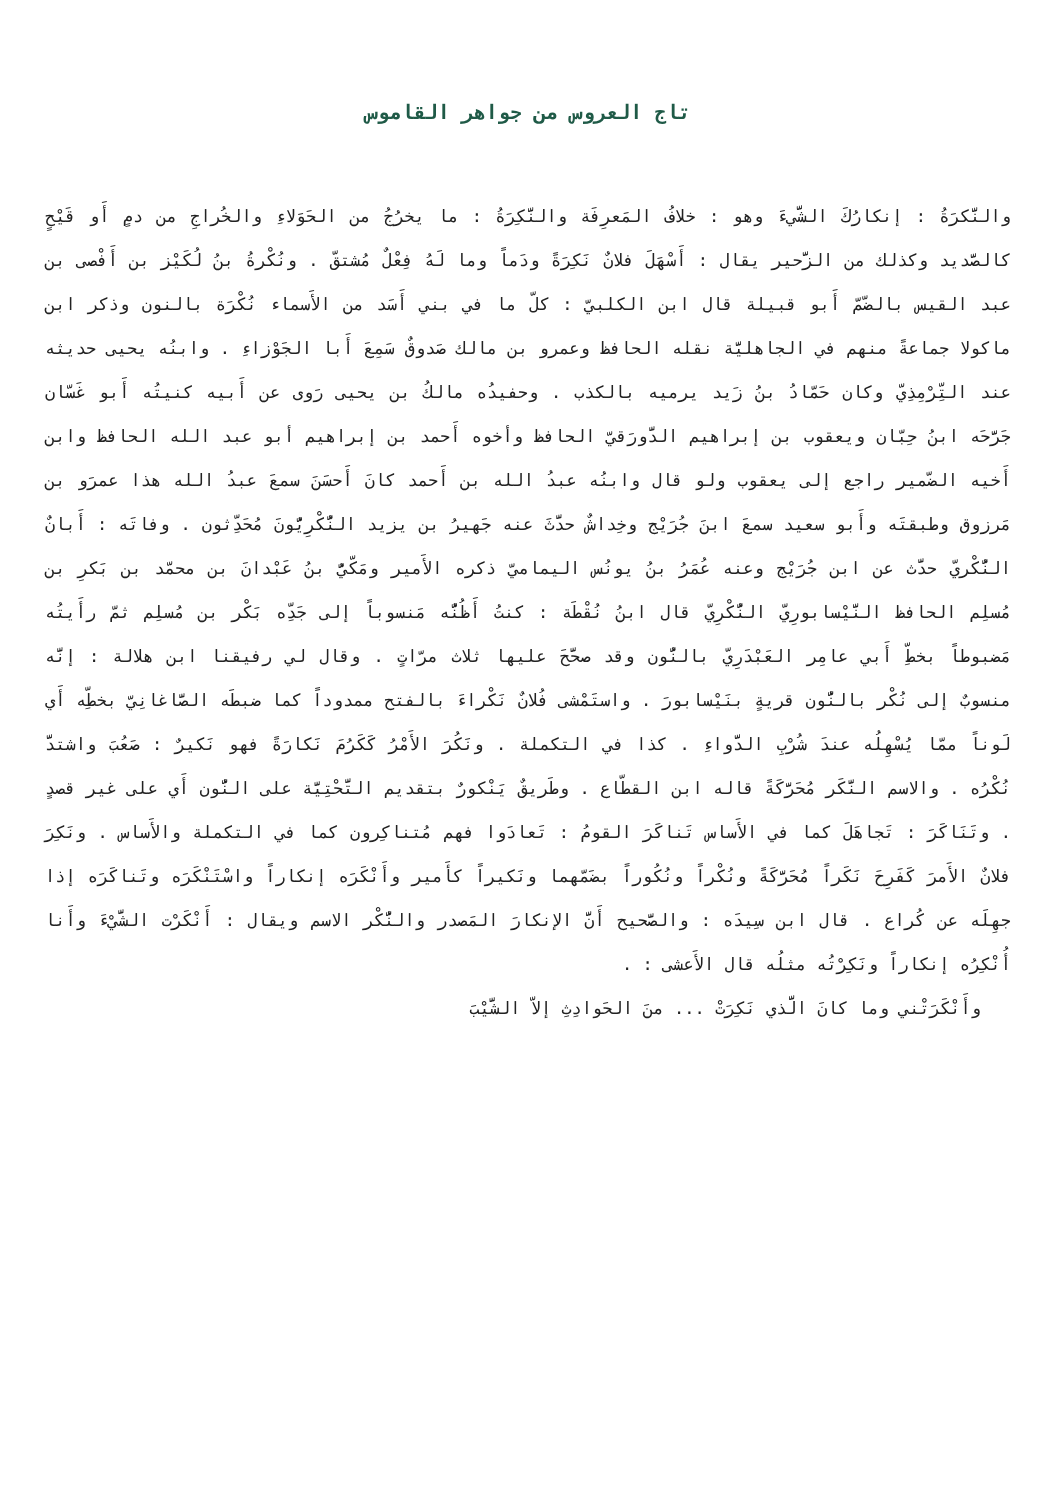تاج العروس من جواهر القاموس
والنَّكرَةُ : إنكارُكَ الشَّيءَ وهو : خلافُ المَعرِفَة والنَّكِرَةُ : ما يخرُجُ من الحَوَلاءِ والخُراجِ من دمٍ أَو قَيْحٍ كالصَّديد وكذلك من الزَّحير يقال : أَسْهَلَ فلانٌ نَكِرَةً ودَماً وما لَهُ فِعْلٌ مُشتقّ . ونُكْرةُ بنُ لُكَيْز بن أَفْصى بن عبد القيس بالضّمّ أَبو قبيلة قال ابن الكلبيّ : كلّ ما في بني أَسَد من الأَسماء نُكْرَة بالنون وذكر ابن ماكولا جماعةً منهم في الجاهليَّة نقله الحافظ وعمرو بن مالك صَدوقٌ سَمِعَ أَبا الجَوْزاءِ . وابنُه يحيى حديثه عند التِّرْمِذِيّ وكان حَمّادُ بنُ زَيد يرميه بالكذب . وحفيدُه مالكُ بن يحيى رَوى عن أَبيه كنيتُه أَبو غَسّان جَرَّحَه ابنُ حِبّان ويعقوب بن إبراهيم الدَّورَقيّ الحافظ وأخوه أَحمد بن إبراهيم أبو عبد الله الحافظ وابن أَخيه الضّمير راجع إلى يعقوب ولو قال وابنُه عبدُ الله بن أَحمد كانَ أَحسَنَ سمعَ عبدُ الله هذا عمرَو بن مَرزوق وطبقتَه وأَبو سعيد سمعَ ابنَ جُرَيْج وخِداشٌ حدَّثَ عنه جَهيرُ بن يزيد النُّكْرِيُّونَ مُحَدِّثون . وفاتَه : أَبانٌ النُّكْريّ حدَّث عن ابن جُرَيْج وعنه عُمَرُ بنُ يونُس اليماميّ ذكره الأَمير ومَكّيُّ بنُ عَبْدانَ بن محمّد بن بَكرِ بن مُسلِم الحافظ النَّيْسابورِيّ النُّكْرِيّ قال ابنُ نُقْطَة : كنتُ أَظُنُّه مَنسوباً إلى جَدِّه بَكْر بن مُسلِم ثمّ رأَيتُه مَضبوطاً بخطِّ أَبي عامِر العَبْدَرِيّ بالنُّون وقد صحَّحَ عليها ثلاث مرّاتٍ . وقال لي رفيقنا ابن هلالة : إنَّه منسوبٌ إلى نُكْر بالنُّون قريةٍ بنَيْسابورَ . واستَمْشى فُلانٌ نَكْراءَ بالفتح ممدوداً كما ضبطَه الصَّاغانِيّ بخطِّه أَي لَوناً ممّا يُسْهِلُه عندَ شُرْبِ الدَّواءِ . كذا في التكملة . ونَكُرَ الأَمْرُ كَكَرُمَ نَكارَةً فهو نَكيرٌ : صَعُبَ واشتدَّ نُكْرُه . والاسم النَّكَر مُحَرَّكَةً قاله ابن القطّاع . وطَريقٌ يَنْكورٌ بتقديم التَّحْتِيَّة على النُّون أَي على غير قصدٍ . وتَنَاكَرَ : تَجاهَلَ كما في الأَساس تَناكَرَ القومُ : تَعادَوا فهم مُتناكِرون كما في التكملة والأَساس . ونَكِرَ فلانٌ الأَمرَ كَفَرِحَ نَكَراً مُحَرَّكَةً ونُكْراً ونُكُوراً بضَمّهما ونَكيراً كأَمير وأَنْكَرَه إنكاراً واسْتَنْكَرَه وتَناكَرَه إذا جهِلَه عن كُراع . قال ابن سِيدَه : والصَّحيح أَنَّ الإنكارَ المَصدر والنُّكْر الاسم ويقال : أَنْكَرْت الشَّيْءَ وأَنا أُنْكِرُه إنكاراً ونَكِرْتُه مثلُه قال الأَعشى : .
وأَنْكَرَتْني وما كانَ الَّذي نَكِرَتْ ... منَ الحَوادِثِ إلاّ الشَّيْبَ